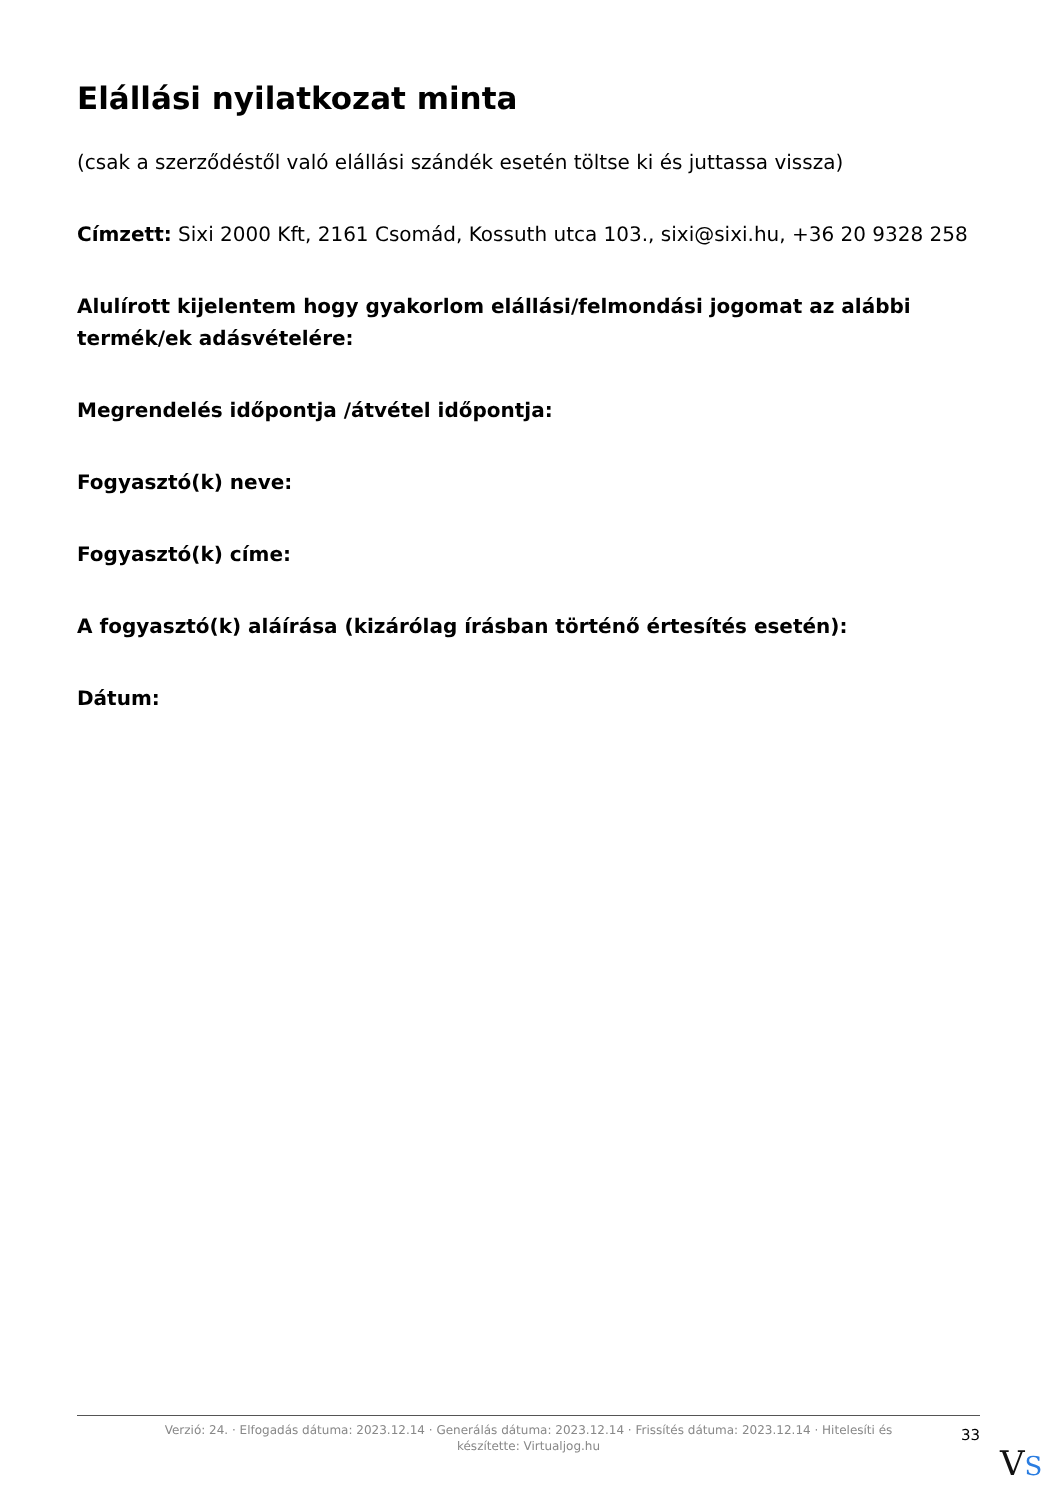Elállási nyilatkozat minta
(csak a szerződéstől való elállási szándék esetén töltse ki és juttassa vissza)
Címzett: Sixi 2000 Kft, 2161 Csomád, Kossuth utca 103., sixi@sixi.hu, +36 20 9328 258
Alulírott kijelentem hogy gyakorlom elállási/felmondási jogomat az alábbi termék/ek adásvételére:
Megrendelés időpontja /átvétel időpontja:
Fogyasztó(k) neve:
Fogyasztó(k) címe:
A fogyasztó(k) aláírása (kizárólag írásban történő értesítés esetén):
Dátum:
Verzió: 24. · Elfogadás dátuma: 2023.12.14 · Generálás dátuma: 2023.12.14 · Frissítés dátuma: 2023.12.14 · Hitelesíti és készítette: Virtualjog.hu
33
VS